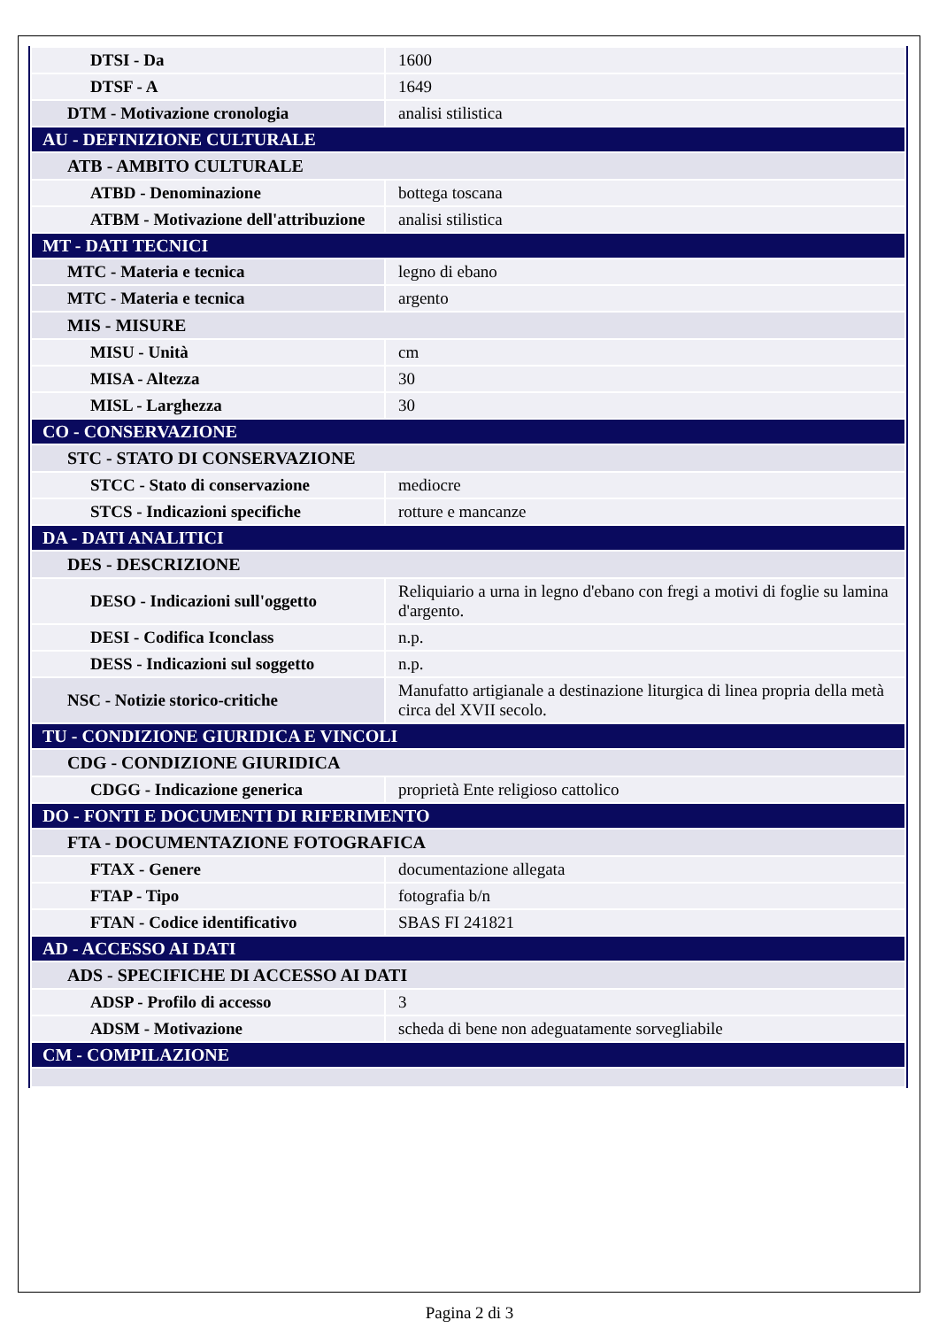| DTSI - Da | 1600 |
| DTSF - A | 1649 |
| DTM - Motivazione cronologia | analisi stilistica |
| AU - DEFINIZIONE CULTURALE | |
| ATB - AMBITO CULTURALE | |
| ATBD - Denominazione | bottega toscana |
| ATBM - Motivazione dell'attribuzione | analisi stilistica |
| MT - DATI TECNICI | |
| MTC - Materia e tecnica | legno di ebano |
| MTC - Materia e tecnica | argento |
| MIS - MISURE | |
| MISU - Unità | cm |
| MISA - Altezza | 30 |
| MISL - Larghezza | 30 |
| CO - CONSERVAZIONE | |
| STC - STATO DI CONSERVAZIONE | |
| STCC - Stato di conservazione | mediocre |
| STCS - Indicazioni specifiche | rotture e mancanze |
| DA - DATI ANALITICI | |
| DES - DESCRIZIONE | |
| DESO - Indicazioni sull'oggetto | Reliquiario a urna in legno d'ebano con fregi a motivi di foglie su lamina d'argento. |
| DESI - Codifica Iconclass | n.p. |
| DESS - Indicazioni sul soggetto | n.p. |
| NSC - Notizie storico-critiche | Manufatto artigianale a destinazione liturgica di linea propria della metà circa del XVII secolo. |
| TU - CONDIZIONE GIURIDICA E VINCOLI | |
| CDG - CONDIZIONE GIURIDICA | |
| CDGG - Indicazione generica | proprietà Ente religioso cattolico |
| DO - FONTI E DOCUMENTI DI RIFERIMENTO | |
| FTA - DOCUMENTAZIONE FOTOGRAFICA | |
| FTAX - Genere | documentazione allegata |
| FTAP - Tipo | fotografia b/n |
| FTAN - Codice identificativo | SBAS FI 241821 |
| AD - ACCESSO AI DATI | |
| ADS - SPECIFICHE DI ACCESSO AI DATI | |
| ADSP - Profilo di accesso | 3 |
| ADSM - Motivazione | scheda di bene non adeguatamente sorvegliabile |
| CM - COMPILAZIONE | |
Pagina 2 di 3